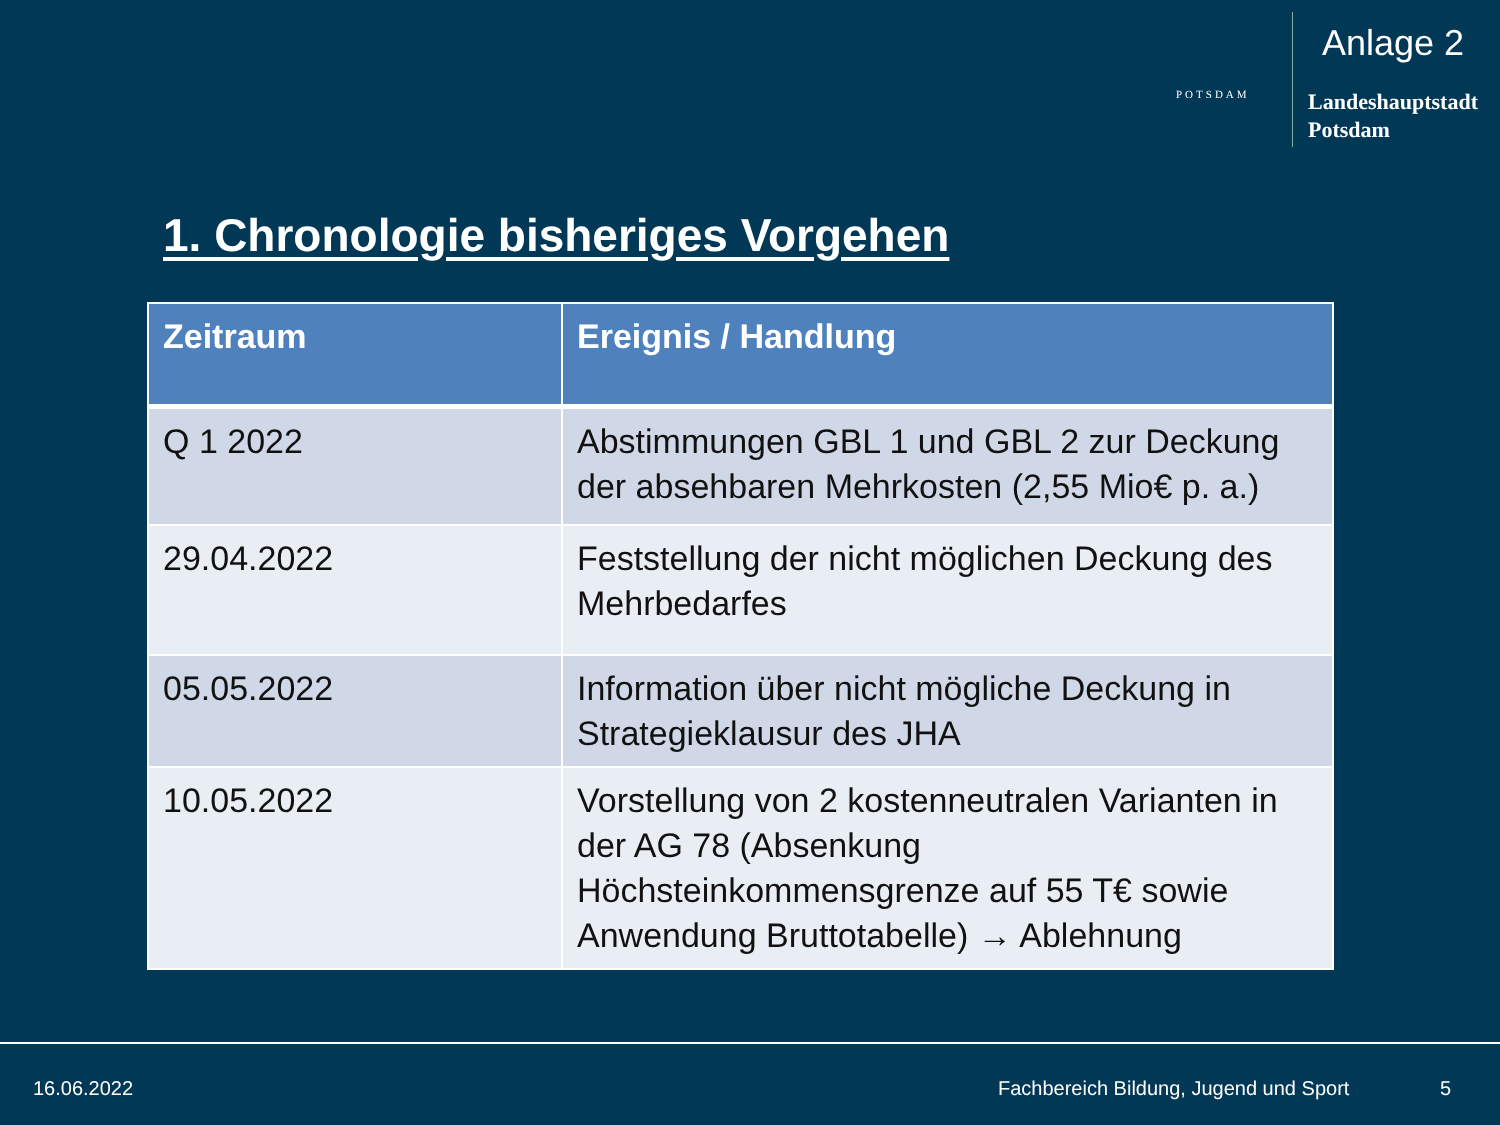Anlage 2
POTSDAM
Landeshauptstadt
Potsdam
1. Chronologie bisheriges Vorgehen
| Zeitraum | Ereignis / Handlung |
| --- | --- |
| Q 1 2022 | Abstimmungen GBL 1 und GBL 2 zur Deckung der absehbaren Mehrkosten (2,55 Mio€ p. a.) |
| 29.04.2022 | Feststellung der nicht möglichen Deckung des Mehrbedarfes |
| 05.05.2022 | Information über nicht mögliche Deckung in Strategieklausur des JHA |
| 10.05.2022 | Vorstellung von 2 kostenneutralen Varianten in der AG 78 (Absenkung Höchsteinkommensgrenze auf 55 T€ sowie Anwendung Bruttotabelle) → Ablehnung |
16.06.2022 Fachbereich Bildung, Jugend und Sport 5